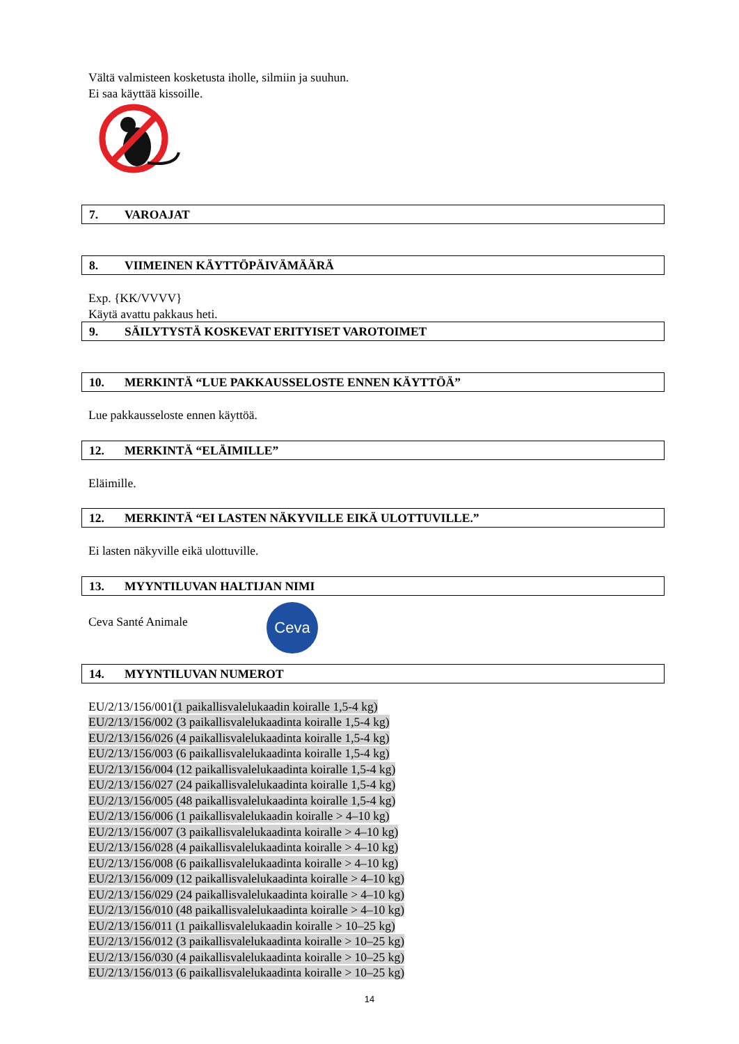Vältä valmisteen kosketusta iholle, silmiin ja suuhun.
Ei saa käyttää kissoille.
7. VAROAJAT
8. VIIMEINEN KÄYTTÖPÄIVÄMÄÄRÄ
Exp. {KK/VVVV}
Käytä avattu pakkaus heti.
9. SÄILYTYSTÄ KOSKEVAT ERITYISET VAROTOIMET
10. MERKINTÄ “LUE PAKKAUSSELOSTE ENNEN KÄYTTÖÄ”
Lue pakkausseloste ennen käyttöä.
12. MERKINTÄ “ELÄIMILLE”
Eläimille.
12. MERKINTÄ “EI LASTEN NÄKYVILLE EIKÄ ULOTTUVILLE.”
Ei lasten näkyville eikä ulottuville.
13. MYYNTILUVAN HALTIJAN NIMI
Ceva Santé Animale
Ceva
14. MYYNTILUVAN NUMEROT
EU/2/13/156/001(1 paikallisvalelukaadin koiralle 1,5-4 kg)
EU/2/13/156/002 (3 paikallisvalelukaadinta koiralle 1,5-4 kg)
EU/2/13/156/026 (4 paikallisvalelukaadinta koiralle 1,5-4 kg)
EU/2/13/156/003 (6 paikallisvalelukaadinta koiralle 1,5-4 kg)
EU/2/13/156/004 (12 paikallisvalelukaadinta koiralle 1,5-4 kg)
EU/2/13/156/027 (24 paikallisvalelukaadinta koiralle 1,5-4 kg)
EU/2/13/156/005 (48 paikallisvalelukaadinta koiralle 1,5-4 kg)
EU/2/13/156/006 (1 paikallisvalelukaadin koiralle > 4–10 kg)
EU/2/13/156/007 (3 paikallisvalelukaadinta koiralle > 4–10 kg)
EU/2/13/156/028 (4 paikallisvalelukaadinta koiralle > 4–10 kg)
EU/2/13/156/008 (6 paikallisvalelukaadinta koiralle > 4–10 kg)
EU/2/13/156/009 (12 paikallisvalelukaadinta koiralle > 4–10 kg)
EU/2/13/156/029 (24 paikallisvalelukaadinta koiralle > 4–10 kg)
EU/2/13/156/010 (48 paikallisvalelukaadinta koiralle > 4–10 kg)
EU/2/13/156/011 (1 paikallisvalelukaadin koiralle > 10–25 kg)
EU/2/13/156/012 (3 paikallisvalelukaadinta koiralle > 10–25 kg)
EU/2/13/156/030 (4 paikallisvalelukaadinta koiralle > 10–25 kg)
EU/2/13/156/013 (6 paikallisvalelukaadinta koiralle > 10–25 kg)
14